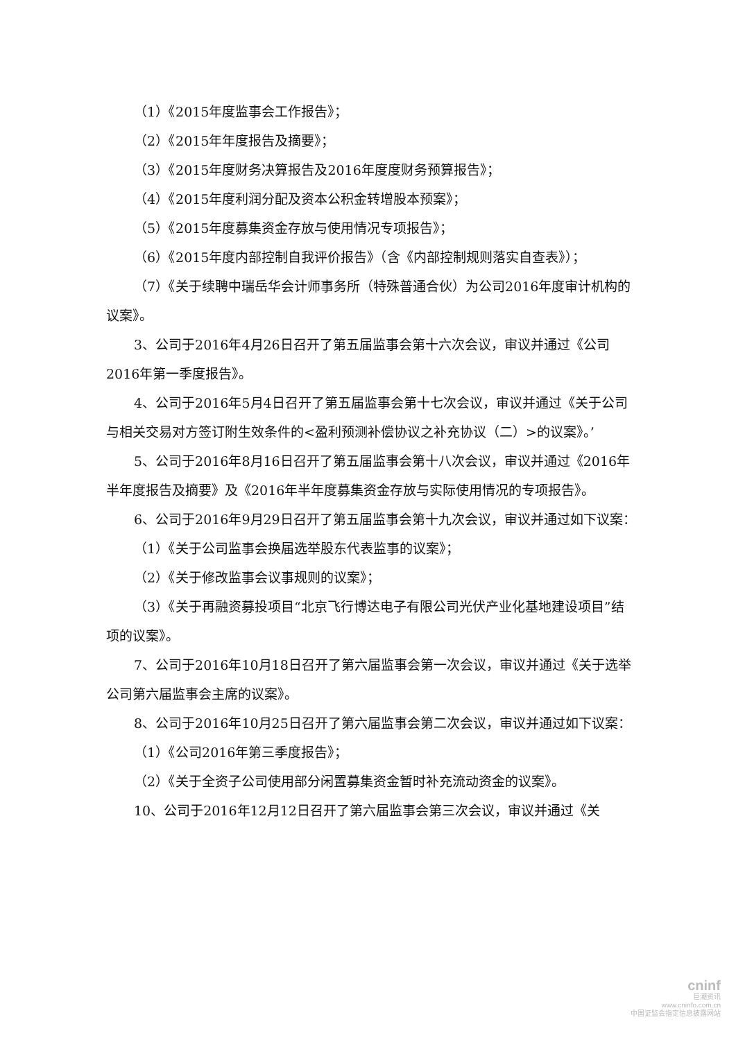（1）《2015年度监事会工作报告》；
（2）《2015年年度报告及摘要》；
（3）《2015年度财务决算报告及2016年度度财务预算报告》；
（4）《2015年度利润分配及资本公积金转增股本预案》；
（5）《2015年度募集资金存放与使用情况专项报告》；
（6）《2015年度内部控制自我评价报告》（含《内部控制规则落实自查表》）；
（7）《关于续聘中瑞岳华会计师事务所（特殊普通合伙）为公司2016年度审计机构的议案》。
3、公司于2016年4月26日召开了第五届监事会第十六次会议，审议并通过《公司2016年第一季度报告》。
4、公司于2016年5月4日召开了第五届监事会第十七次会议，审议并通过《关于公司与相关交易对方签订附生效条件的<盈利预测补偿协议之补充协议（二）>的议案》。’
5、公司于2016年8月16日召开了第五届监事会第十八次会议，审议并通过《2016年半年度报告及摘要》及《2016年半年度募集资金存放与实际使用情况的专项报告》。
6、公司于2016年9月29日召开了第五届监事会第十九次会议，审议并通过如下议案：
（1）《关于公司监事会换届选举股东代表监事的议案》；
（2）《关于修改监事会议事规则的议案》；
（3）《关于再融资募投项目“北京飞行博达电子有限公司光伏产业化基地建设项目”结项的议案》。
7、公司于2016年10月18日召开了第六届监事会第一次会议，审议并通过《关于选举公司第六届监事会主席的议案》。
8、公司于2016年10月25日召开了第六届监事会第二次会议，审议并通过如下议案：
（1）《公司2016年第三季度报告》；
（2）《关于全资子公司使用部分闲置募集资金暂时补充流动资金的议案》。
10、公司于2016年12月12日召开了第六届监事会第三次会议，审议并通过《关
cninf
巨潮资讯
www.cninfo.com.cn
中国证监会指定信息披露网站